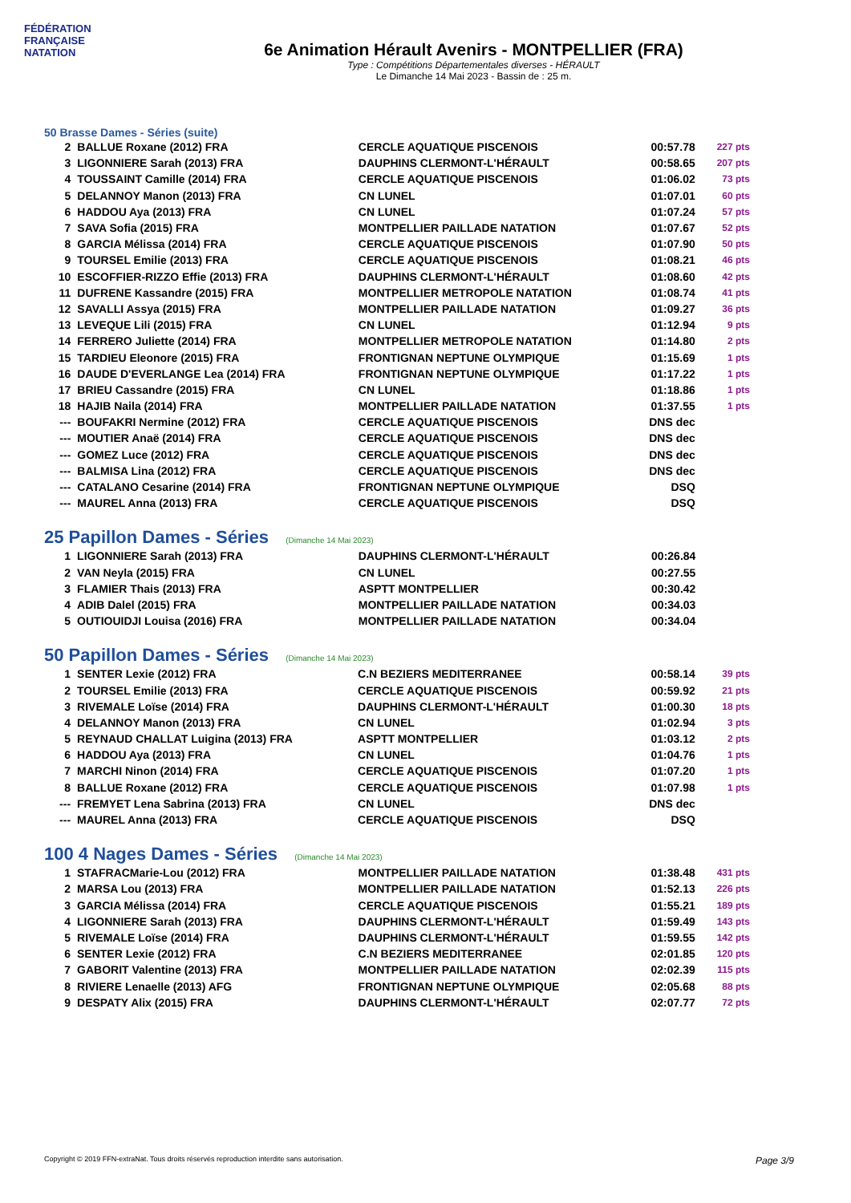FÉDÉRATION FRANÇAISE
NATATION
6e Animation Hérault Avenirs - MONTPELLIER (FRA)
Type : Compétitions Départementales diverses - HÉRAULT
Le Dimanche 14 Mai 2023 - Bassin de : 25 m.
50 Brasse Dames - Séries (suite)
| 2 | BALLUE Roxane (2012) FRA | CERCLE AQUATIQUE PISCENOIS | 00:57.78 | 227 pts |
| 3 | LIGONNIERE Sarah (2013) FRA | DAUPHINS CLERMONT-L'HÉRAULT | 00:58.65 | 207 pts |
| 4 | TOUSSAINT Camille (2014) FRA | CERCLE AQUATIQUE PISCENOIS | 01:06.02 | 73 pts |
| 5 | DELANNOY Manon (2013) FRA | CN LUNEL | 01:07.01 | 60 pts |
| 6 | HADDOU Aya (2013) FRA | CN LUNEL | 01:07.24 | 57 pts |
| 7 | SAVA Sofia (2015) FRA | MONTPELLIER PAILLADE NATATION | 01:07.67 | 52 pts |
| 8 | GARCIA Mélissa (2014) FRA | CERCLE AQUATIQUE PISCENOIS | 01:07.90 | 50 pts |
| 9 | TOURSEL Emilie (2013) FRA | CERCLE AQUATIQUE PISCENOIS | 01:08.21 | 46 pts |
| 10 | ESCOFFIER-RIZZO Effie (2013) FRA | DAUPHINS CLERMONT-L'HÉRAULT | 01:08.60 | 42 pts |
| 11 | DUFRENE Kassandre (2015) FRA | MONTPELLIER METROPOLE NATATION | 01:08.74 | 41 pts |
| 12 | SAVALLI Assya (2015) FRA | MONTPELLIER PAILLADE NATATION | 01:09.27 | 36 pts |
| 13 | LEVEQUE Lili (2015) FRA | CN LUNEL | 01:12.94 | 9 pts |
| 14 | FERRERO Juliette (2014) FRA | MONTPELLIER METROPOLE NATATION | 01:14.80 | 2 pts |
| 15 | TARDIEU Eleonore (2015) FRA | FRONTIGNAN NEPTUNE OLYMPIQUE | 01:15.69 | 1 pts |
| 16 | DAUDE D'EVERLANGE Lea (2014) FRA | FRONTIGNAN NEPTUNE OLYMPIQUE | 01:17.22 | 1 pts |
| 17 | BRIEU Cassandre (2015) FRA | CN LUNEL | 01:18.86 | 1 pts |
| 18 | HAJIB Naila (2014) FRA | MONTPELLIER PAILLADE NATATION | 01:37.55 | 1 pts |
| --- | BOUFAKRI Nermine (2012) FRA | CERCLE AQUATIQUE PISCENOIS | DNS dec | |
| --- | MOUTIER Anaë (2014) FRA | CERCLE AQUATIQUE PISCENOIS | DNS dec | |
| --- | GOMEZ Luce (2012) FRA | CERCLE AQUATIQUE PISCENOIS | DNS dec | |
| --- | BALMISA Lina (2012) FRA | CERCLE AQUATIQUE PISCENOIS | DNS dec | |
| --- | CATALANO Cesarine (2014) FRA | FRONTIGNAN NEPTUNE OLYMPIQUE | DSQ | |
| --- | MAUREL Anna (2013) FRA | CERCLE AQUATIQUE PISCENOIS | DSQ | |
25 Papillon Dames - Séries (Dimanche 14 Mai 2023)
| 1 | LIGONNIERE Sarah (2013) FRA | DAUPHINS CLERMONT-L'HÉRAULT | 00:26.84 | |
| 2 | VAN Neyla (2015) FRA | CN LUNEL | 00:27.55 | |
| 3 | FLAMIER Thais (2013) FRA | ASPTT MONTPELLIER | 00:30.42 | |
| 4 | ADIB Dalel (2015) FRA | MONTPELLIER PAILLADE NATATION | 00:34.03 | |
| 5 | OUTIOUIDJI Louisa (2016) FRA | MONTPELLIER PAILLADE NATATION | 00:34.04 | |
50 Papillon Dames - Séries (Dimanche 14 Mai 2023)
| 1 | SENTER Lexie (2012) FRA | C.N BEZIERS MEDITERRANEE | 00:58.14 | 39 pts |
| 2 | TOURSEL Emilie (2013) FRA | CERCLE AQUATIQUE PISCENOIS | 00:59.92 | 21 pts |
| 3 | RIVEMALE Loïse (2014) FRA | DAUPHINS CLERMONT-L'HÉRAULT | 01:00.30 | 18 pts |
| 4 | DELANNOY Manon (2013) FRA | CN LUNEL | 01:02.94 | 3 pts |
| 5 | REYNAUD CHALLAT Luigina (2013) FRA | ASPTT MONTPELLIER | 01:03.12 | 2 pts |
| 6 | HADDOU Aya (2013) FRA | CN LUNEL | 01:04.76 | 1 pts |
| 7 | MARCHI Ninon (2014) FRA | CERCLE AQUATIQUE PISCENOIS | 01:07.20 | 1 pts |
| 8 | BALLUE Roxane (2012) FRA | CERCLE AQUATIQUE PISCENOIS | 01:07.98 | 1 pts |
| --- | FREMYET Lena Sabrina (2013) FRA | CN LUNEL | DNS dec | |
| --- | MAUREL Anna (2013) FRA | CERCLE AQUATIQUE PISCENOIS | DSQ | |
100 4 Nages Dames - Séries (Dimanche 14 Mai 2023)
| 1 | STAFRACMarie-Lou (2012) FRA | MONTPELLIER PAILLADE NATATION | 01:38.48 | 431 pts |
| 2 | MARSA Lou (2013) FRA | MONTPELLIER PAILLADE NATATION | 01:52.13 | 226 pts |
| 3 | GARCIA Mélissa (2014) FRA | CERCLE AQUATIQUE PISCENOIS | 01:55.21 | 189 pts |
| 4 | LIGONNIERE Sarah (2013) FRA | DAUPHINS CLERMONT-L'HÉRAULT | 01:59.49 | 143 pts |
| 5 | RIVEMALE Loïse (2014) FRA | DAUPHINS CLERMONT-L'HÉRAULT | 01:59.55 | 142 pts |
| 6 | SENTER Lexie (2012) FRA | C.N BEZIERS MEDITERRANEE | 02:01.85 | 120 pts |
| 7 | GABORIT Valentine (2013) FRA | MONTPELLIER PAILLADE NATATION | 02:02.39 | 115 pts |
| 8 | RIVIERE Lenaelle (2013) AFG | FRONTIGNAN NEPTUNE OLYMPIQUE | 02:05.68 | 88 pts |
| 9 | DESPATY Alix (2015) FRA | DAUPHINS CLERMONT-L'HÉRAULT | 02:07.77 | 72 pts |
Copyright © 2019 FFN-extraNat. Tous droits réservés reproduction interdite sans autorisation. Page 3/9